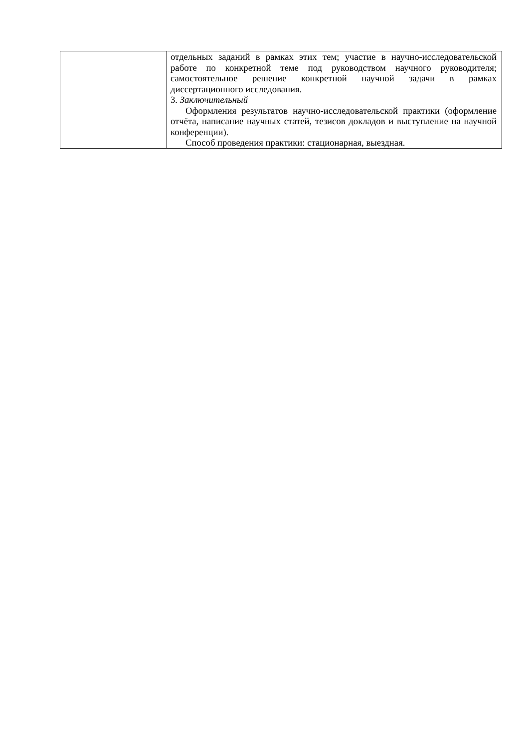| | отдельных заданий в рамках этих тем; участие в научно-исследовательской работе по конкретной теме под руководством научного руководителя; самостоятельное решение конкретной научной задачи в рамках диссертационного исследования. 3. Заключительный Оформления результатов научно-исследовательской практики (оформление отчёта, написание научных статей, тезисов докладов и выступление на научной конференции). Способ проведения практики: стационарная, выездная. |